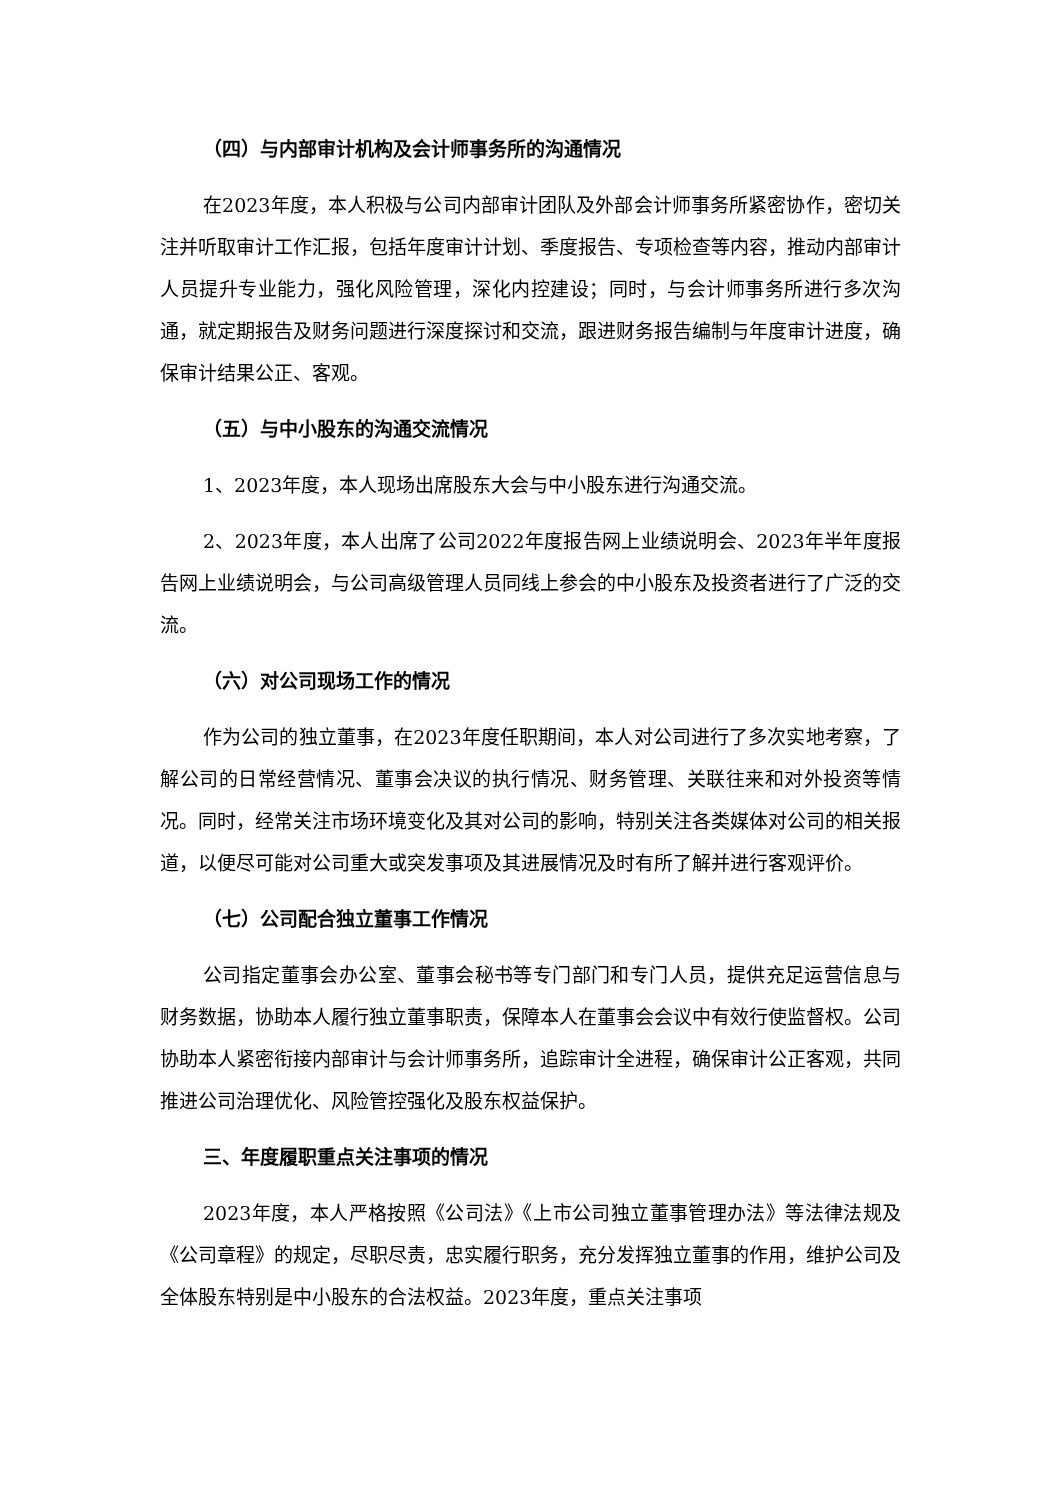（四）与内部审计机构及会计师事务所的沟通情况
在2023年度，本人积极与公司内部审计团队及外部会计师事务所紧密协作，密切关注并听取审计工作汇报，包括年度审计计划、季度报告、专项检查等内容，推动内部审计人员提升专业能力，强化风险管理，深化内控建设；同时，与会计师事务所进行多次沟通，就定期报告及财务问题进行深度探讨和交流，跟进财务报告编制与年度审计进度，确保审计结果公正、客观。
（五）与中小股东的沟通交流情况
1、2023年度，本人现场出席股东大会与中小股东进行沟通交流。
2、2023年度，本人出席了公司2022年度报告网上业绩说明会、2023年半年度报告网上业绩说明会，与公司高级管理人员同线上参会的中小股东及投资者进行了广泛的交流。
（六）对公司现场工作的情况
作为公司的独立董事，在2023年度任职期间，本人对公司进行了多次实地考察，了解公司的日常经营情况、董事会决议的执行情况、财务管理、关联往来和对外投资等情况。同时，经常关注市场环境变化及其对公司的影响，特别关注各类媒体对公司的相关报道，以便尽可能对公司重大或突发事项及其进展情况及时有所了解并进行客观评价。
（七）公司配合独立董事工作情况
公司指定董事会办公室、董事会秘书等专门部门和专门人员，提供充足运营信息与财务数据，协助本人履行独立董事职责，保障本人在董事会会议中有效行使监督权。公司协助本人紧密衔接内部审计与会计师事务所，追踪审计全进程，确保审计公正客观，共同推进公司治理优化、风险管控强化及股东权益保护。
三、年度履职重点关注事项的情况
2023年度，本人严格按照《公司法》《上市公司独立董事管理办法》等法律法规及《公司章程》的规定，尽职尽责，忠实履行职务，充分发挥独立董事的作用，维护公司及全体股东特别是中小股东的合法权益。2023年度，重点关注事项